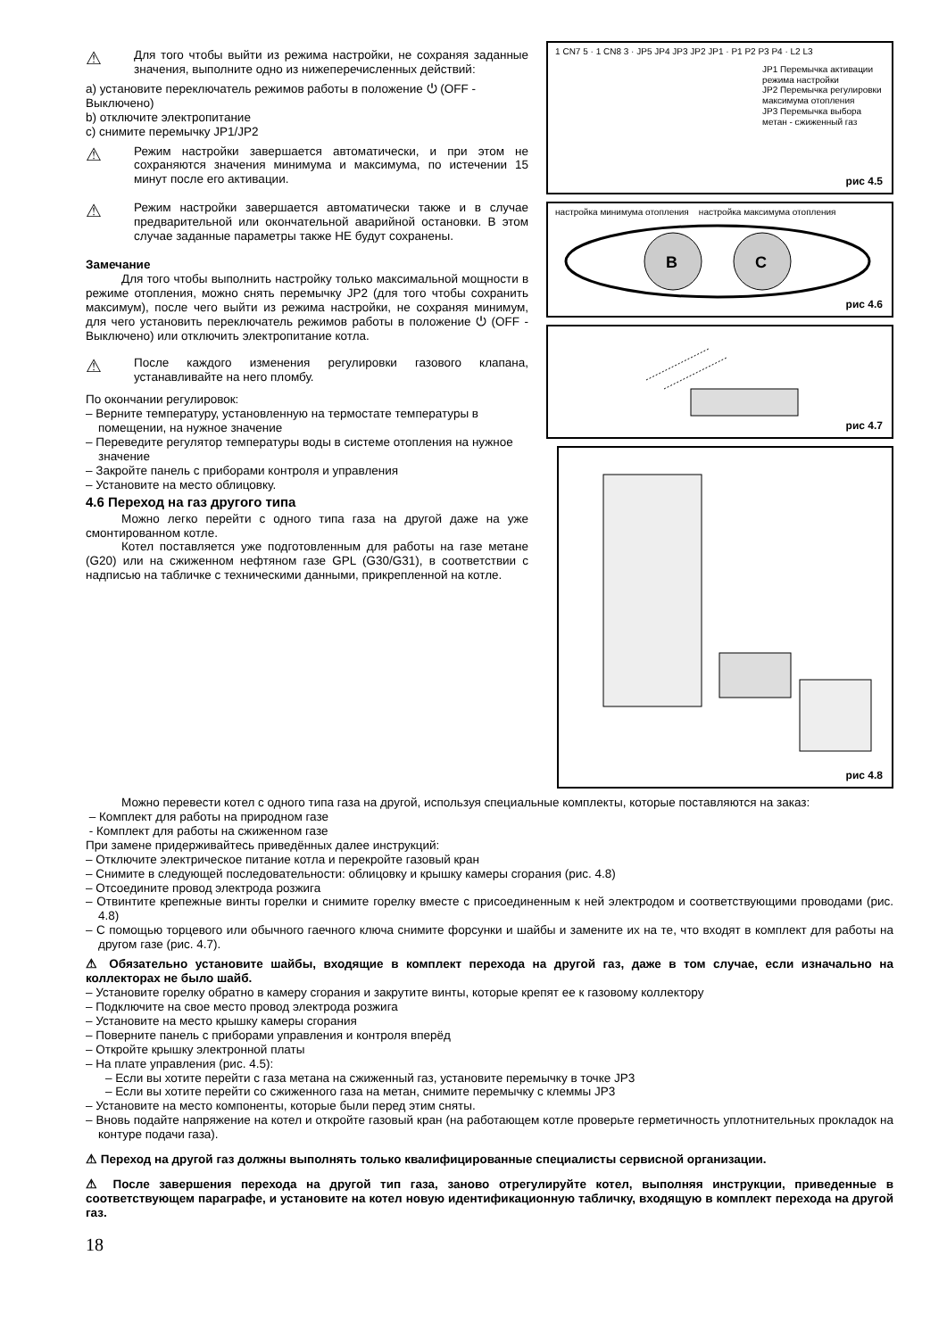⚠
Для того чтобы выйти из режима настройки, не сохраняя заданные значения, выполните одно из нижеперечисленных действий:
a) установите переключатель режимов работы в положение ⏻ (OFF - Выключено)
b) отключите электропитание
c) снимите перемычку JP1/JP2
⚠
Режим настройки завершается автоматически, и при этом не сохраняются значения минимума и максимума, по истечении 15 минут после его активации.
⚠
Режим настройки завершается автоматически также и в случае предварительной или окончательной аварийной остановки. В этом случае заданные параметры также НЕ будут сохранены.
Замечание
Для того чтобы выполнить настройку только максимальной мощности в режиме отопления, можно снять перемычку JP2 (для того чтобы сохранить максимум), после чего выйти из режима настройки, не сохраняя минимум, для чего установить переключатель режимов работы в положение ⏻ (OFF - Выключено) или отключить электропитание котла.
⚠
После каждого изменения регулировки газового клапана, устанавливайте на него пломбу.
По окончании регулировок:
– Верните температуру, установленную на термостате температуры в помещении, на нужное значение
– Переведите регулятор температуры воды в системе отопления на нужное значение
– Закройте панель с приборами контроля и управления
– Установите на место облицовку.
4.6 Переход на газ другого типа
Можно легко перейти с одного типа газа на другой даже на уже смонтированном котле.
Котел поставляется уже подготовленным для работы на газе метане (G20) или на сжиженном нефтяном газе GPL (G30/G31), в соответствии с надписью на табличке с техническими данными, прикрепленной на котле.
1 CN7 5 · 1 CN8 3 · JP5 JP4 JP3 JP2 JP1 · P1 P2 P3 P4 · L2 L3
JP1 Перемычка активации режима настройки
JP2 Перемычка регулировки максимума отопления
JP3 Перемычка выбора метан - сжиженный газ
рис 4.5
настройка минимума отопления настройка максимума отопления
B
C
рис 4.6
рис 4.7
рис 4.8
Можно перевести котел с одного типа газа на другой, используя специальные комплекты, которые поставляются на заказ:
– Комплект для работы на природном газе
- Комплект для работы на сжиженном газе
При замене придерживайтесь приведённых далее инструкций:
– Отключите электрическое питание котла и перекройте газовый кран
– Снимите в следующей последовательности: облицовку и крышку камеры сгорания (рис. 4.8)
– Отсоедините провод электрода розжига
– Отвинтите крепежные винты горелки и снимите горелку вместе с присоединенным к ней электродом и соответствующими проводами (рис. 4.8)
– С помощью торцевого или обычного гаечного ключа снимите форсунки и шайбы и замените их на те, что входят в комплект для работы на другом газе (рис. 4.7).
⚠ Обязательно установите шайбы, входящие в комплект перехода на другой газ, даже в том случае, если изначально на коллекторах не было шайб.
– Установите горелку обратно в камеру сгорания и закрутите винты, которые крепят ее к газовому коллектору
– Подключите на свое место провод электрода розжига
– Установите на место крышку камеры сгорания
– Поверните панель с приборами управления и контроля вперёд
– Откройте крышку электронной платы
– На плате управления (рис. 4.5):
– Если вы хотите перейти с газа метана на сжиженный газ, установите перемычку в точке JP3
– Если вы хотите перейти со сжиженного газа на метан, снимите перемычку с клеммы JP3
– Установите на место компоненты, которые были перед этим сняты.
– Вновь подайте напряжение на котел и откройте газовый кран (на работающем котле проверьте герметичность уплотнительных прокладок на контуре подачи газа).
⚠ Переход на другой газ должны выполнять только квалифицированные специалисты сервисной организации.
⚠ После завершения перехода на другой тип газа, заново отрегулируйте котел, выполняя инструкции, приведенные в соответствующем параграфе, и установите на котел новую идентификационную табличку, входящую в комплект перехода на другой газ.
18